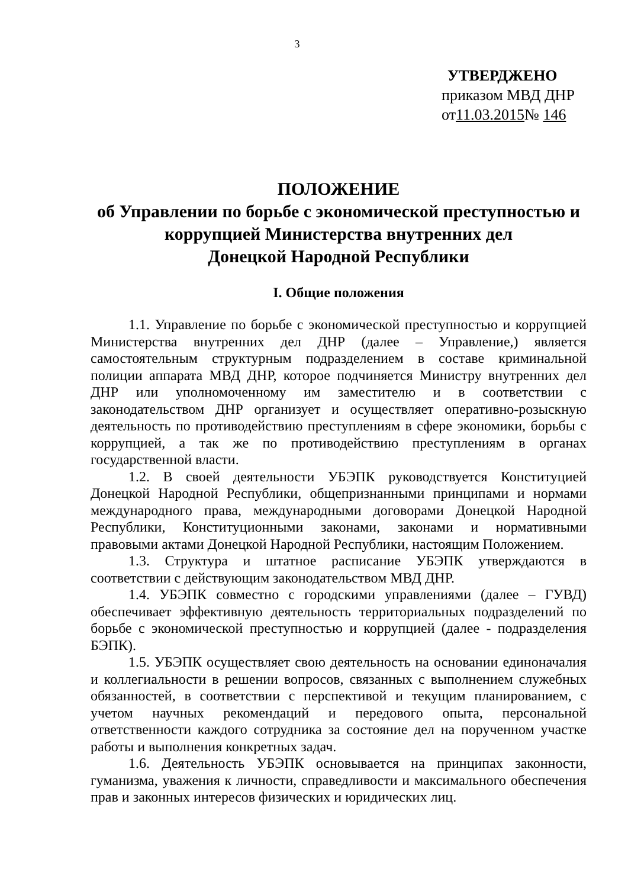3
УТВЕРДЖЕНО
приказом МВД ДНР
от11.03.2015№ 146
ПОЛОЖЕНИЕ
об Управлении по борьбе с экономической преступностью и коррупцией Министерства внутренних дел
Донецкой Народной Республики
I. Общие положения
1.1. Управление по борьбе с экономической преступностью и коррупцией Министерства внутренних дел ДНР (далее – Управление,) является самостоятельным структурным подразделением в составе криминальной полиции аппарата МВД ДНР, которое подчиняется Министру внутренних дел ДНР или уполномоченному им заместителю и в соответствии с законодательством ДНР организует и осуществляет оперативно-розыскную деятельность по противодействию преступлениям в сфере экономики, борьбы с коррупцией, а так же по противодействию преступлениям в органах государственной власти.
1.2. В своей деятельности УБЭПК руководствуется Конституцией Донецкой Народной Республики, общепризнанными принципами и нормами международного права, международными договорами Донецкой Народной Республики, Конституционными законами, законами и нормативными правовыми актами Донецкой Народной Республики, настоящим Положением.
1.3. Структура и штатное расписание УБЭПК утверждаются в соответствии с действующим законодательством МВД ДНР.
1.4. УБЭПК совместно с городскими управлениями (далее – ГУВД) обеспечивает эффективную деятельность территориальных подразделений по борьбе с экономической преступностью и коррупцией (далее - подразделения БЭПК).
1.5. УБЭПК осуществляет свою деятельность на основании единоначалия и коллегиальности в решении вопросов, связанных с выполнением служебных обязанностей, в соответствии с перспективой и текущим планированием, с учетом научных рекомендаций и передового опыта, персональной ответственности каждого сотрудника за состояние дел на порученном участке работы и выполнения конкретных задач.
1.6. Деятельность УБЭПК основывается на принципах законности, гуманизма, уважения к личности, справедливости и максимального обеспечения прав и законных интересов физических и юридических лиц.